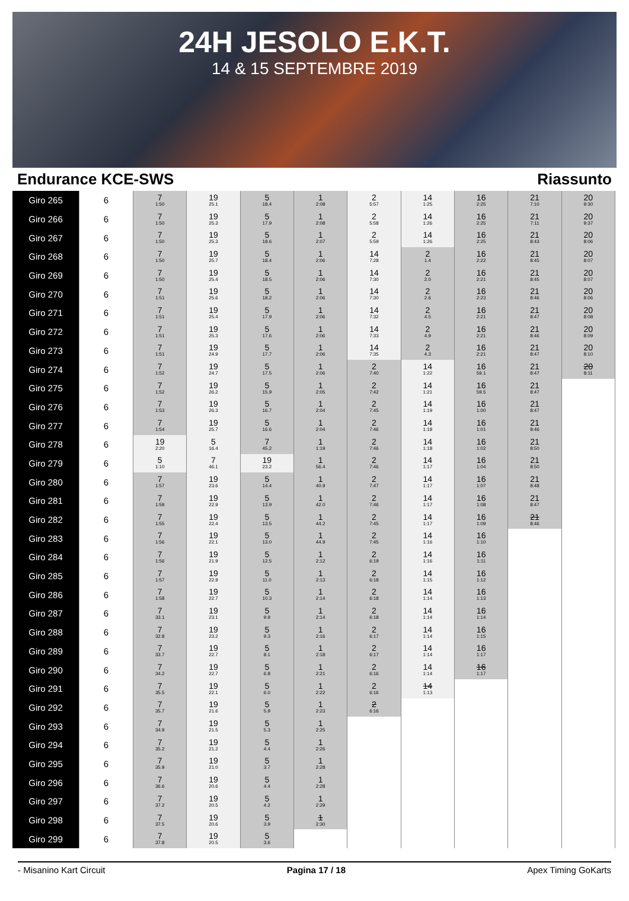24H JESOLO E.K.T.
14 & 15 SEPTEMBRE 2019
Endurance KCE-SWS Riassunto
| Giro 265 | 6 | 7 1:50 | 19 25.1 | 5 18.4 | 1 2:08 | 2 5:57 | 14 1:25 | 16 2:25 | 21 7:10 | 20 9:30 |
| Giro 266 | 6 | 7 1:50 | 19 25.3 | 5 17.9 | 1 2:08 | 2 5:58 | 14 1:26 | 16 2:25 | 21 7:11 | 20 9:37 |
| Giro 267 | 6 | 7 1:50 | 19 25.3 | 5 18.6 | 1 2:07 | 2 5:59 | 14 1:26 | 16 2:25 | 21 8:43 | 20 8:06 |
| Giro 268 | 6 | 7 1:50 | 19 25.7 | 5 18.4 | 1 2:06 | 14 7:28 | 2 1.4 | 16 2:22 | 21 8:45 | 20 8:07 |
| Giro 269 | 6 | 7 1:50 | 19 25.4 | 5 18.5 | 1 2:06 | 14 7:30 | 2 2.0 | 16 2:21 | 21 8:45 | 20 8:07 |
| Giro 270 | 6 | 7 1:51 | 19 25.6 | 5 18.2 | 1 2:06 | 14 7:30 | 2 2.6 | 16 2:23 | 21 8:46 | 20 8:06 |
| Giro 271 | 6 | 7 1:51 | 19 25.4 | 5 17.9 | 1 2:06 | 14 7:32 | 2 4.5 | 16 2:21 | 21 8:47 | 20 8:08 |
| Giro 272 | 6 | 7 1:51 | 19 25.3 | 5 17.6 | 1 2:06 | 14 7:33 | 2 4.9 | 16 2:21 | 21 8:46 | 20 8:09 |
| Giro 273 | 6 | 7 1:51 | 19 24.9 | 5 17.7 | 1 2:06 | 14 7:35 | 2 4.3 | 16 2:21 | 21 8:47 | 20 8:10 |
| Giro 274 | 6 | 7 1:52 | 19 24.7 | 5 17.5 | 1 2:06 | 2 7:40 | 14 1:22 | 16 59.1 | 21 8:47 | 20 8:11 |
| Giro 275 | 6 | 7 1:52 | 19 26.2 | 5 15.9 | 1 2:05 | 2 7:42 | 14 1:21 | 16 59.5 | 21 8:47 | |
| Giro 276 | 6 | 7 1:53 | 19 26.3 | 5 16.7 | 1 2:04 | 2 7:45 | 14 1:19 | 16 1:00 | 21 8:47 | |
| Giro 277 | 6 | 7 1:54 | 19 25.7 | 5 16.6 | 1 2:04 | 2 7:46 | 14 1:18 | 16 1:01 | 21 8:46 | |
| Giro 278 | 6 | 19 2:20 | 5 16.4 | 7 45.2 | 1 1:19 | 2 7:46 | 14 1:18 | 16 1:02 | 21 8:50 | |
| Giro 279 | 6 | 5 1:10 | 7 46.1 | 19 23.2 | 1 56.4 | 2 7:46 | 14 1:17 | 16 1:04 | 21 8:50 | |
| Giro 280 | 6 | 7 1:57 | 19 23.6 | 5 14.4 | 1 40.9 | 2 7:47 | 14 1:17 | 16 1:07 | 21 8:48 | |
| Giro 281 | 6 | 7 1:59 | 19 22.9 | 5 13.9 | 1 42.0 | 2 7:46 | 14 1:17 | 16 1:08 | 21 8:47 | |
| Giro 282 | 6 | 7 1:55 | 19 22.4 | 5 13.5 | 1 44.2 | 2 7:45 | 14 1:17 | 16 1:09 | 21 8:46 | |
| Giro 283 | 6 | 7 1:56 | 19 22.1 | 5 13.0 | 1 44.9 | 2 7:45 | 14 1:16 | 16 1:10 | | |
| Giro 284 | 6 | 7 1:56 | 19 21.9 | 5 12.5 | 1 2:12 | 2 6:19 | 14 1:16 | 16 1:11 | | |
| Giro 285 | 6 | 7 1:57 | 19 22.9 | 5 11.0 | 1 2:13 | 2 6:18 | 14 1:15 | 16 1:12 | | |
| Giro 286 | 6 | 7 1:58 | 19 22.7 | 5 10.3 | 1 2:14 | 2 6:18 | 14 1:14 | 16 1:13 | | |
| Giro 287 | 6 | 7 33.1 | 19 23.1 | 5 9.9 | 1 2:14 | 2 6:18 | 14 1:14 | 16 1:14 | | |
| Giro 288 | 6 | 7 32.8 | 19 23.2 | 5 9.3 | 1 2:16 | 2 6:17 | 14 1:14 | 16 1:15 | | |
| Giro 289 | 6 | 7 33.7 | 19 22.7 | 5 8.1 | 1 2:18 | 2 6:17 | 14 1:14 | 16 1:17 | | |
| Giro 290 | 6 | 7 34.2 | 19 22.7 | 5 6.8 | 1 2:21 | 2 6:16 | 14 1:14 | 16 1:17 | | |
| Giro 291 | 6 | 7 35.5 | 19 22.1 | 5 6.0 | 1 2:22 | 2 6:16 | 14 1:13 | | | |
| Giro 292 | 6 | 7 35.7 | 19 21.6 | 5 5.9 | 1 2:23 | 2 6:16 | | | | |
| Giro 293 | 6 | 7 34.9 | 19 21.5 | 5 5.3 | 1 2:25 | | | | | |
| Giro 294 | 6 | 7 35.2 | 19 21.2 | 5 4.4 | 1 2:26 | | | | | |
| Giro 295 | 6 | 7 35.9 | 19 21.0 | 5 3.7 | 1 2:28 | | | | | |
| Giro 296 | 6 | 7 36.6 | 19 20.6 | 5 4.4 | 1 2:28 | | | | | |
| Giro 297 | 6 | 7 37.2 | 19 20.5 | 5 4.2 | 1 2:29 | | | | | |
| Giro 298 | 6 | 7 37.5 | 19 20.6 | 5 3.9 | 1 2:30 | | | | | |
| Giro 299 | 6 | 7 37.8 | 19 20.5 | 5 3.6 | | | | | | |
- Misanino Kart Circuit Pagina 17 / 18 Apex Timing GoKarts